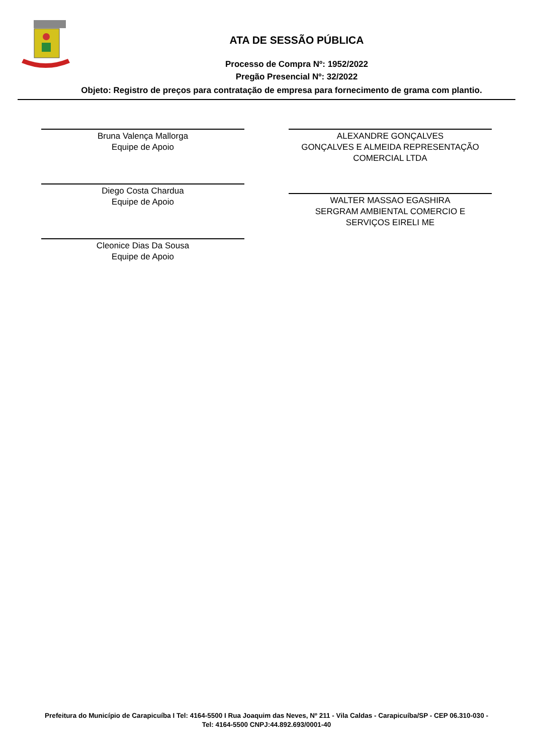ATA DE SESSÃO PÚBLICA
Processo de Compra Nº: 1952/2022
Pregão Presencial Nº: 32/2022
Objeto: Registro de preços para contratação de empresa para fornecimento de grama com plantio.
Bruna Valença Mallorga
Equipe de Apoio
Diego Costa Chardua
Equipe de Apoio
Cleonice Dias Da Sousa
Equipe de Apoio
ALEXANDRE GONÇALVES
GONÇALVES E ALMEIDA REPRESENTAÇÃO
COMERCIAL LTDA
WALTER MASSAO EGASHIRA
SERGRAM AMBIENTAL COMERCIO E
SERVIÇOS EIRELI ME
Prefeitura do Município de Carapicuíba I Tel: 4164-5500 I Rua Joaquim das Neves, Nº 211 - Vila Caldas - Carapicuíba/SP - CEP 06.310-030 -
Tel: 4164-5500 CNPJ:44.892.693/0001-40